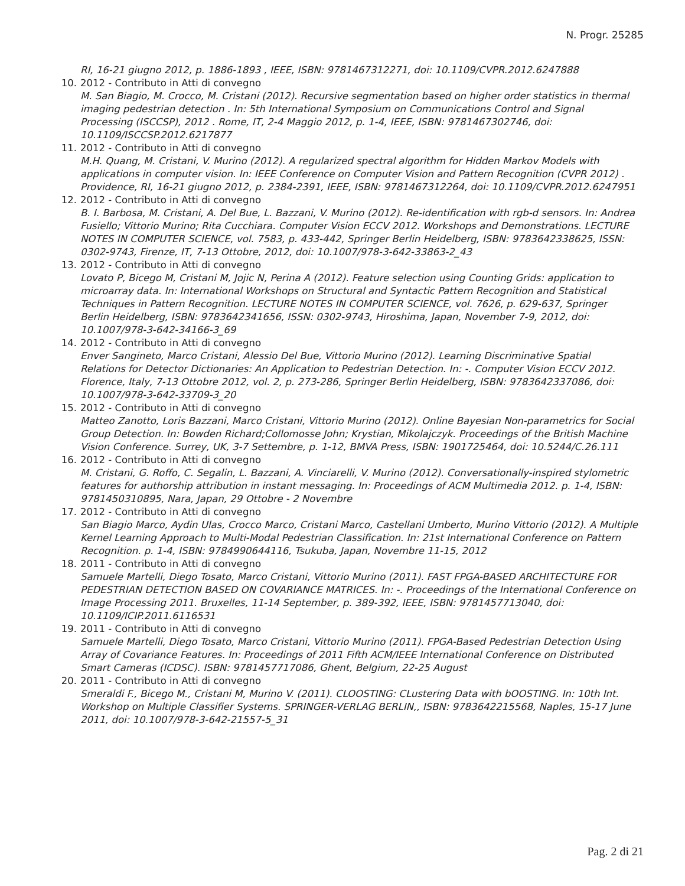N. Progr. 25285
RI, 16-21 giugno 2012, p. 1886-1893 , IEEE, ISBN: 9781467312271, doi: 10.1109/CVPR.2012.6247888
10. 2012 - Contributo in Atti di convegno
M. San Biagio, M. Crocco, M. Cristani (2012). Recursive segmentation based on higher order statistics in thermal imaging pedestrian detection . In: 5th International Symposium on Communications Control and Signal Processing (ISCCSP), 2012 . Rome, IT, 2-4 Maggio 2012, p. 1-4, IEEE, ISBN: 9781467302746, doi: 10.1109/ISCCSP.2012.6217877
11. 2012 - Contributo in Atti di convegno
M.H. Quang, M. Cristani, V. Murino (2012). A regularized spectral algorithm for Hidden Markov Models with applications in computer vision. In: IEEE Conference on Computer Vision and Pattern Recognition (CVPR 2012) . Providence, RI, 16-21 giugno 2012, p. 2384-2391, IEEE, ISBN: 9781467312264, doi: 10.1109/CVPR.2012.6247951
12. 2012 - Contributo in Atti di convegno
B. I. Barbosa, M. Cristani, A. Del Bue, L. Bazzani, V. Murino (2012). Re-identification with rgb-d sensors. In: Andrea Fusiello; Vittorio Murino; Rita Cucchiara. Computer Vision ECCV 2012. Workshops and Demonstrations. LECTURE NOTES IN COMPUTER SCIENCE, vol. 7583, p. 433-442, Springer Berlin Heidelberg, ISBN: 9783642338625, ISSN: 0302-9743, Firenze, IT, 7-13 Ottobre, 2012, doi: 10.1007/978-3-642-33863-2_43
13. 2012 - Contributo in Atti di convegno
Lovato P, Bicego M, Cristani M, Jojic N, Perina A (2012). Feature selection using Counting Grids: application to microarray data. In: International Workshops on Structural and Syntactic Pattern Recognition and Statistical Techniques in Pattern Recognition. LECTURE NOTES IN COMPUTER SCIENCE, vol. 7626, p. 629-637, Springer Berlin Heidelberg, ISBN: 9783642341656, ISSN: 0302-9743, Hiroshima, Japan, November 7-9, 2012, doi: 10.1007/978-3-642-34166-3_69
14. 2012 - Contributo in Atti di convegno
Enver Sangineto, Marco Cristani, Alessio Del Bue, Vittorio Murino (2012). Learning Discriminative Spatial Relations for Detector Dictionaries: An Application to Pedestrian Detection. In: -. Computer Vision ECCV 2012. Florence, Italy, 7-13 Ottobre 2012, vol. 2, p. 273-286, Springer Berlin Heidelberg, ISBN: 9783642337086, doi: 10.1007/978-3-642-33709-3_20
15. 2012 - Contributo in Atti di convegno
Matteo Zanotto, Loris Bazzani, Marco Cristani, Vittorio Murino (2012). Online Bayesian Non-parametrics for Social Group Detection. In: Bowden Richard;Collomosse John; Krystian, Mikolajczyk. Proceedings of the British Machine Vision Conference. Surrey, UK, 3-7 Settembre, p. 1-12, BMVA Press, ISBN: 1901725464, doi: 10.5244/C.26.111
16. 2012 - Contributo in Atti di convegno
M. Cristani, G. Roffo, C. Segalin, L. Bazzani, A. Vinciarelli, V. Murino (2012). Conversationally-inspired stylometric features for authorship attribution in instant messaging. In: Proceedings of ACM Multimedia 2012. p. 1-4, ISBN: 9781450310895, Nara, Japan, 29 Ottobre - 2 Novembre
17. 2012 - Contributo in Atti di convegno
San Biagio Marco, Aydin Ulas, Crocco Marco, Cristani Marco, Castellani Umberto, Murino Vittorio (2012). A Multiple Kernel Learning Approach to Multi-Modal Pedestrian Classification. In: 21st International Conference on Pattern Recognition. p. 1-4, ISBN: 9784990644116, Tsukuba, Japan, Novembre 11-15, 2012
18. 2011 - Contributo in Atti di convegno
Samuele Martelli, Diego Tosato, Marco Cristani, Vittorio Murino (2011). FAST FPGA-BASED ARCHITECTURE FOR PEDESTRIAN DETECTION BASED ON COVARIANCE MATRICES. In: -. Proceedings of the International Conference on Image Processing 2011. Bruxelles, 11-14 September, p. 389-392, IEEE, ISBN: 9781457713040, doi: 10.1109/ICIP.2011.6116531
19. 2011 - Contributo in Atti di convegno
Samuele Martelli, Diego Tosato, Marco Cristani, Vittorio Murino (2011). FPGA-Based Pedestrian Detection Using Array of Covariance Features. In: Proceedings of 2011 Fifth ACM/IEEE International Conference on Distributed Smart Cameras (ICDSC). ISBN: 9781457717086, Ghent, Belgium, 22-25 August
20. 2011 - Contributo in Atti di convegno
Smeraldi F., Bicego M., Cristani M, Murino V. (2011). CLOOSTING: CLustering Data with bOOSTING. In: 10th Int. Workshop on Multiple Classifier Systems. SPRINGER-VERLAG BERLIN,, ISBN: 9783642215568, Naples, 15-17 June 2011, doi: 10.1007/978-3-642-21557-5_31
Pag. 2 di 21